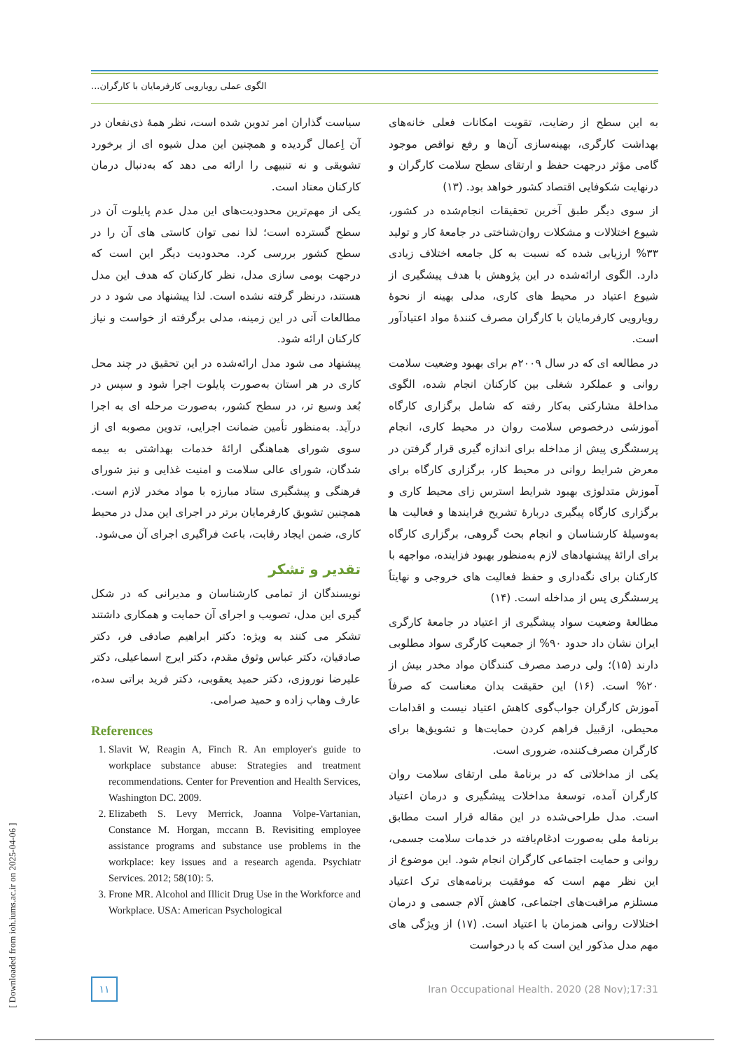الگوی عملی رویارویی کارفرمایان با کارگران...
به این سطح از رضایت، تقویت امکانات فعلی خانه‌های بهداشت کارگری، بهینه‌سازی آن‌ها و رفع نواقص موجود گامی مؤثر درجهت حفظ و ارتقای سطح سلامت کارگران و درنهایت شکوفایی اقتصاد کشور خواهد بود. (۱۳)
از سوی دیگر طبق آخرین تحقیقات انجام‌شده در کشور، شیوع اختلالات و مشکلات روان‌شناختی در جامعۀ کار و تولید ۳۳% ارزیابی شده که نسبت به کل جامعه اختلاف زیادی دارد. الگوی ارائه‌شده در این پژوهش با هدف پیشگیری از شیوع اعتیاد در محیط های کاری، مدلی بهینه از نحوۀ رویارویی کارفرمایان با کارگران مصرف کنندۀ مواد اعتیادآور است.
در مطالعه ای که در سال ۲۰۰۹م برای بهبود وضعیت سلامت روانی و عملکرد شغلی بین کارکنان انجام شده، الگوی مداخلۀ مشارکتی به‌کار رفته که شامل برگزاری کارگاه آموزشی درخصوص سلامت روان در محیط کاری، انجام پرسشگری پیش از مداخله برای اندازه گیری قرار گرفتن در معرض شرایط روانی در محیط کار، برگزاری کارگاه برای آموزش متدلوژی بهبود شرایط استرس زای محیط کاری و برگزاری کارگاه پیگیری دربارۀ تشریح فرایندها و فعالیت ها به‌وسیلۀ کارشناسان و انجام بحث گروهی، برگزاری کارگاه برای ارائۀ پیشنهادهای لازم به‌منظور بهبود فزاینده، مواجهه با کارکنان برای نگه‌داری و حفظ فعالیت های خروجی و نهایتاً پرسشگری پس از مداخله است. (۱۴)
مطالعۀ وضعیت سواد پیشگیری از اعتیاد در جامعۀ کارگری ایران نشان داد حدود ۹۰% از جمعیت کارگری سواد مطلوبی دارند (۱۵)؛ ولی درصد مصرف کنندگان مواد مخدر بیش از ۲۰% است. (۱۶) این حقیقت بدان معناست که صرفاً آموزش کارگران جواب‌گوی کاهش اعتیاد نیست و اقدامات محیطی، ازقبیل فراهم کردن حمایت‌ها و تشویق‌ها برای کارگران مصرف‌کننده، ضروری است.
یکی از مداخلاتی که در برنامۀ ملی ارتقای سلامت روان کارگران آمده، توسعۀ مداخلات پیشگیری و درمان اعتیاد است. مدل طراحی‌شده در این مقاله قرار است مطابق برنامۀ ملی به‌صورت ادغام‌یافته در خدمات سلامت جسمی، روانی و حمایت اجتماعی کارگران انجام شود. این موضوع از این نظر مهم است که موفقیت برنامه‌های ترک اعتیاد مستلزم مراقبت‌های اجتماعی، کاهش آلام جسمی و درمان اختلالات روانی همزمان با اعتیاد است. (۱۷) از ویژگی های مهم مدل مذکور این است که با درخواست
سیاست گذاران امر تدوین شده است، نظر همۀ ذی‌نفعان در آن اِعمال گردیده و همچنین این مدل شیوه ای از برخورد تشویقی و نه تنبیهی را ارائه می دهد که به‌دنبال درمان کارکنان معتاد است.
یکی از مهم‌ترین محدودیت‌های این مدل عدم پایلوت آن در سطح گسترده است؛ لذا نمی توان کاستی های آن را در سطح کشور بررسی کرد. محدودیت دیگر این است که درجهت بومی سازی مدل، نظر کارکنان که هدف این مدل هستند، درنظر گرفته نشده است. لذا پیشنهاد می شود د در مطالعات آتی در این زمینه، مدلی برگرفته از خواست و نیاز کارکنان ارائه شود.
پیشنهاد می شود مدل ارائه‌شده در این تحقیق در چند محل کاری در هر استان به‌صورت پایلوت اجرا شود و سپس در بُعد وسیع تر، در سطح کشور، به‌صورت مرحله ای به اجرا درآید. به‌منظور تأمین ضمانت اجرایی، تدوین مصوبه ای از سوی شورای هماهنگی ارائۀ خدمات بهداشتی به بیمه شدگان، شورای عالی سلامت و امنیت غذایی و نیز شورای فرهنگی و پیشگیری ستاد مبارزه با مواد مخدر لازم است. همچنین تشویق کارفرمایان برتر در اجرای این مدل در محیط کاری، ضمن ایجاد رقابت، باعث فراگیری اجرای آن می‌شود.
تقدیر و تشکر
نویسندگان از تمامی کارشناسان و مدیرانی که در شکل گیری این مدل، تصویب و اجرای آن حمایت و همکاری داشتند تشکر می کنند به ویژه: دکتر ابراهیم صادقی فر، دکتر صادقیان، دکتر عباس وثوق مقدم، دکتر ایرج اسماعیلی، دکتر علیرضا نوروزی، دکتر حمید یعقوبی، دکتر فرید براتی سده، عارف وهاب زاده و حمید صرامی.
References
1. Slavit W, Reagin A, Finch R. An employer's guide to workplace substance abuse: Strategies and treatment recommendations. Center for Prevention and Health Services, Washington DC. 2009.
2. Elizabeth S. Levy Merrick, Joanna Volpe-Vartanian, Constance M. Horgan, mccann B. Revisiting employee assistance programs and substance use problems in the workplace: key issues and a research agenda. Psychiatr Services. 2012; 58(10): 5.
3. Frone MR. Alcohol and Illicit Drug Use in the Workforce and Workplace. USA: American Psychological
۱۱
Iran Occupational Health. 2020 (28 Nov);17:31
[ Downloaded from ioh.iums.ac.ir on 2025-04-06 ]